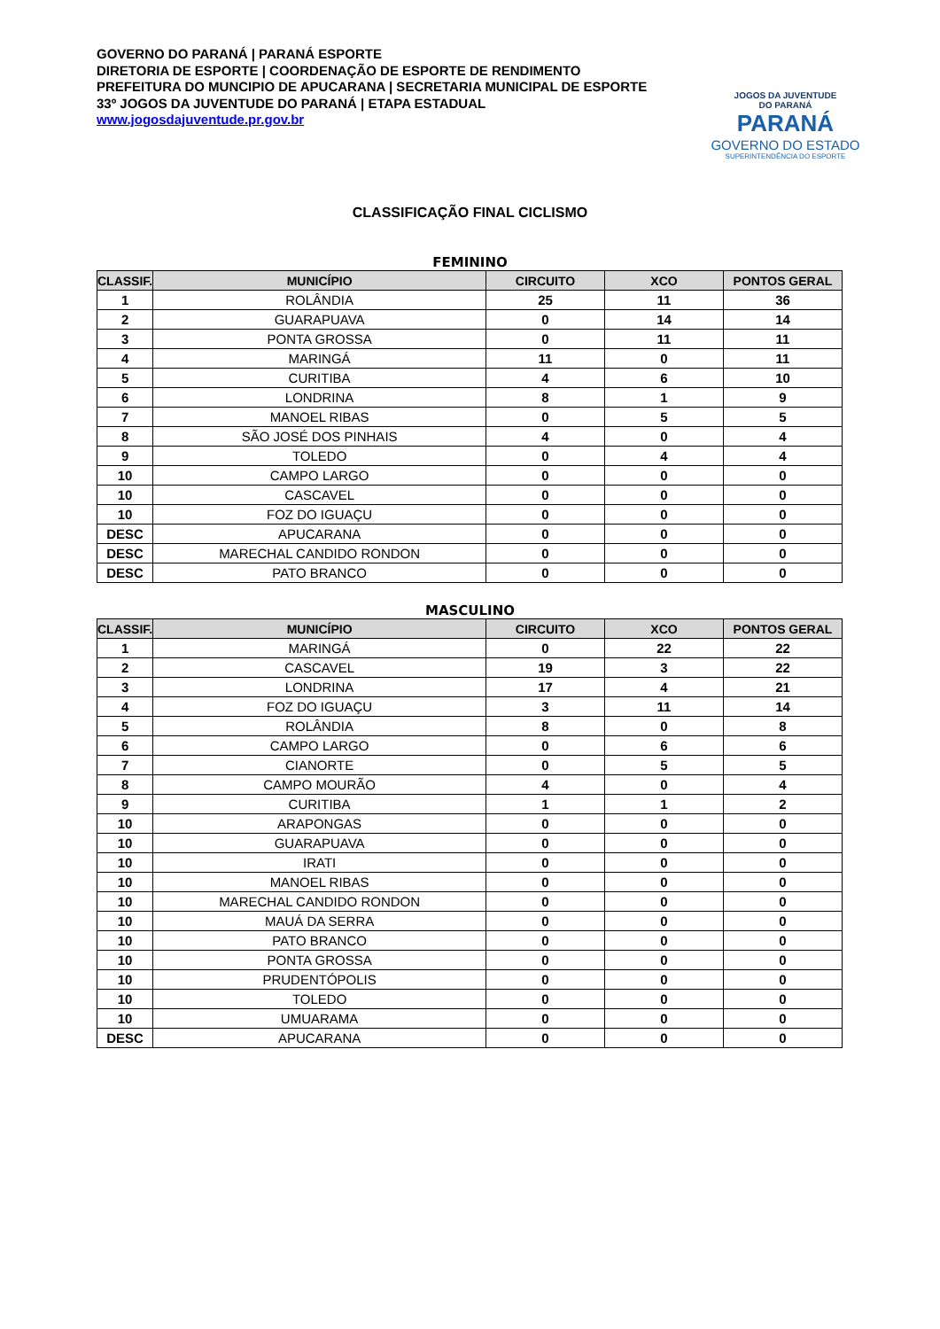GOVERNO DO PARANÁ | PARANÁ ESPORTE
DIRETORIA DE ESPORTE | COORDENAÇÃO DE ESPORTE DE RENDIMENTO
PREFEITURA DO MUNCIPIO DE APUCARANA | SECRETARIA MUNICIPAL DE ESPORTE
33º JOGOS DA JUVENTUDE DO PARANÁ | ETAPA ESTADUAL
www.jogosdajuventude.pr.gov.br
JOGOS DA JUVENTUDE
DO PARANÁ
PARANÁ
GOVERNO DO ESTADO
SUPERINTENDÊNCIA DO ESPORTE
CLASSIFICAÇÃO FINAL CICLISMO
FEMININO
| CLASSIF. | MUNICÍPIO | CIRCUITO | XCO | PONTOS GERAL |
| --- | --- | --- | --- | --- |
| 1 | ROLÂNDIA | 25 | 11 | 36 |
| 2 | GUARAPUAVA | 0 | 14 | 14 |
| 3 | PONTA GROSSA | 0 | 11 | 11 |
| 4 | MARINGÁ | 11 | 0 | 11 |
| 5 | CURITIBA | 4 | 6 | 10 |
| 6 | LONDRINA | 8 | 1 | 9 |
| 7 | MANOEL RIBAS | 0 | 5 | 5 |
| 8 | SÃO JOSÉ DOS PINHAIS | 4 | 0 | 4 |
| 9 | TOLEDO | 0 | 4 | 4 |
| 10 | CAMPO LARGO | 0 | 0 | 0 |
| 10 | CASCAVEL | 0 | 0 | 0 |
| 10 | FOZ DO IGUAÇU | 0 | 0 | 0 |
| DESC | APUCARANA | 0 | 0 | 0 |
| DESC | MARECHAL CANDIDO RONDON | 0 | 0 | 0 |
| DESC | PATO BRANCO | 0 | 0 | 0 |
MASCULINO
| CLASSIF. | MUNICÍPIO | CIRCUITO | XCO | PONTOS GERAL |
| --- | --- | --- | --- | --- |
| 1 | MARINGÁ | 0 | 22 | 22 |
| 2 | CASCAVEL | 19 | 3 | 22 |
| 3 | LONDRINA | 17 | 4 | 21 |
| 4 | FOZ DO IGUAÇU | 3 | 11 | 14 |
| 5 | ROLÂNDIA | 8 | 0 | 8 |
| 6 | CAMPO LARGO | 0 | 6 | 6 |
| 7 | CIANORTE | 0 | 5 | 5 |
| 8 | CAMPO MOURÃO | 4 | 0 | 4 |
| 9 | CURITIBA | 1 | 1 | 2 |
| 10 | ARAPONGAS | 0 | 0 | 0 |
| 10 | GUARAPUAVA | 0 | 0 | 0 |
| 10 | IRATI | 0 | 0 | 0 |
| 10 | MANOEL RIBAS | 0 | 0 | 0 |
| 10 | MARECHAL CANDIDO RONDON | 0 | 0 | 0 |
| 10 | MAUÁ DA SERRA | 0 | 0 | 0 |
| 10 | PATO BRANCO | 0 | 0 | 0 |
| 10 | PONTA GROSSA | 0 | 0 | 0 |
| 10 | PRUDENTÓPOLIS | 0 | 0 | 0 |
| 10 | TOLEDO | 0 | 0 | 0 |
| 10 | UMUARAMA | 0 | 0 | 0 |
| DESC | APUCARANA | 0 | 0 | 0 |